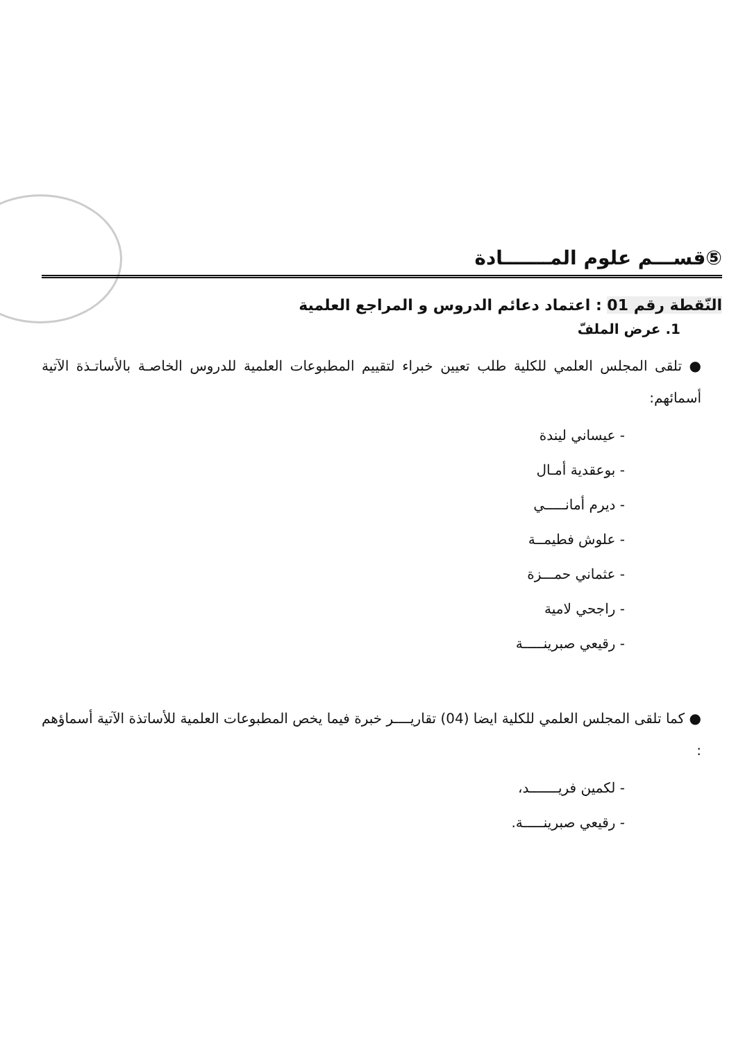⑤قســـم علوم المـــــــادة
النّقطة رقم 01 : اعتماد دعائم الدروس و المراجع العلمية
1. عرض الملفّ
● تلقى المجلس العلمي للكلية طلب تعيين خبراء لتقييم المطبوعات العلمية للدروس الخاصـة بالأساتـذة الآتية أسمائهم:
- عيساني ليندة
- بوعقدية أمـال
- ديرم أمانـــــي
- علوش فطيمــة
- عثماني حمـــزة
- راجحي لامية
- رقيعي صبرينـــــة
● كما تلقى المجلس العلمي للكلية ايضا (04) تقاريــــر خبرة فيما يخص المطبوعات العلمية للأساتذة الآتية أسماؤهم :
- لكمين فريـــــــد،
- رقيعي صبرينـــــة.